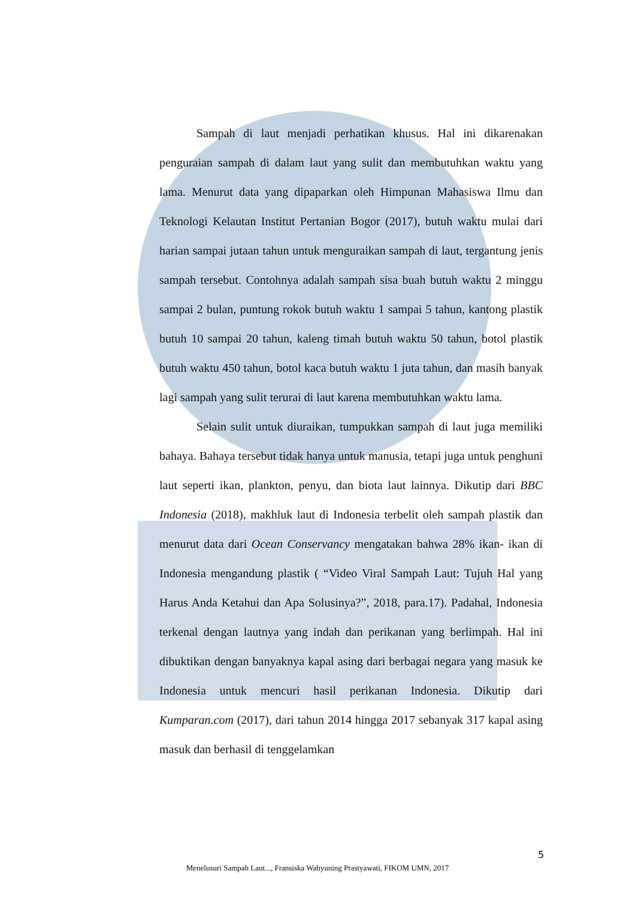Sampah di laut menjadi perhatikan khusus. Hal ini dikarenakan penguraian sampah di dalam laut yang sulit dan membutuhkan waktu yang lama. Menurut data yang dipaparkan oleh Himpunan Mahasiswa Ilmu dan Teknologi Kelautan Institut Pertanian Bogor (2017), butuh waktu mulai dari harian sampai jutaan tahun untuk menguraikan sampah di laut, tergantung jenis sampah tersebut. Contohnya adalah sampah sisa buah butuh waktu 2 minggu sampai 2 bulan, puntung rokok butuh waktu 1 sampai 5 tahun, kantong plastik butuh 10 sampai 20 tahun, kaleng timah butuh waktu 50 tahun, botol plastik butuh waktu 450 tahun, botol kaca butuh waktu 1 juta tahun, dan masih banyak lagi sampah yang sulit terurai di laut karena membutuhkan waktu lama.
Selain sulit untuk diuraikan, tumpukkan sampah di laut juga memiliki bahaya. Bahaya tersebut tidak hanya untuk manusia, tetapi juga untuk penghuni laut seperti ikan, plankton, penyu, dan biota laut lainnya. Dikutip dari BBC Indonesia (2018), makhluk laut di Indonesia terbelit oleh sampah plastik dan menurut data dari Ocean Conservancy mengatakan bahwa 28% ikan- ikan di Indonesia mengandung plastik ( “Video Viral Sampah Laut: Tujuh Hal yang Harus Anda Ketahui dan Apa Solusinya?”, 2018, para.17). Padahal, Indonesia terkenal dengan lautnya yang indah dan perikanan yang berlimpah. Hal ini dibuktikan dengan banyaknya kapal asing dari berbagai negara yang masuk ke Indonesia untuk mencuri hasil perikanan Indonesia. Dikutip dari Kumparan.com (2017), dari tahun 2014 hingga 2017 sebanyak 317 kapal asing masuk dan berhasil di tenggelamkan
5
Menelusuri Sampah Laut..., Fransiska Wahyuning Prastyawati, FIKOM UMN, 2017